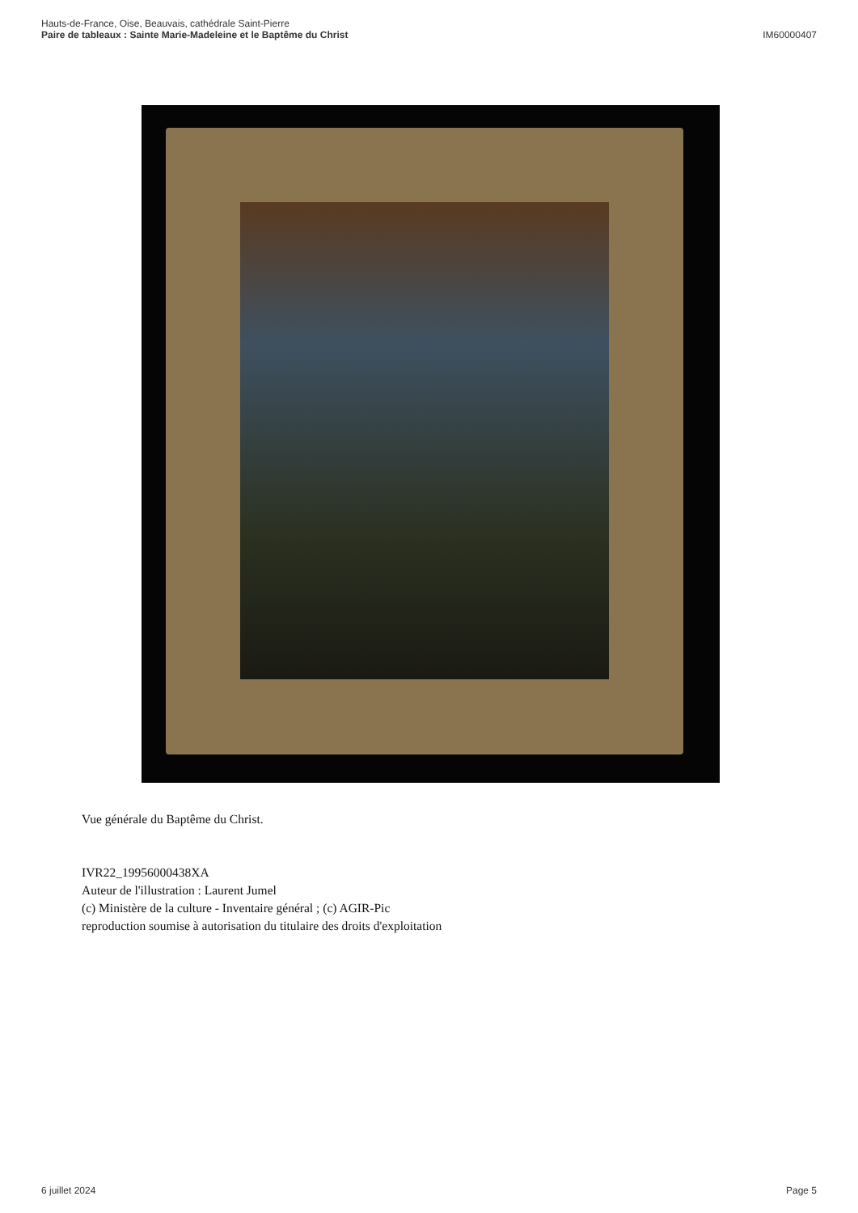Hauts-de-France, Oise, Beauvais, cathédrale Saint-Pierre
Paire de tableaux : Sainte Marie-Madeleine et le Baptême du Christ
IM60000407
Vue générale du Baptême du Christ.
IVR22_19956000438XA
Auteur de l'illustration : Laurent Jumel
(c) Ministère de la culture - Inventaire général ; (c) AGIR-Pic
reproduction soumise à autorisation du titulaire des droits d'exploitation
6 juillet 2024 Page 5